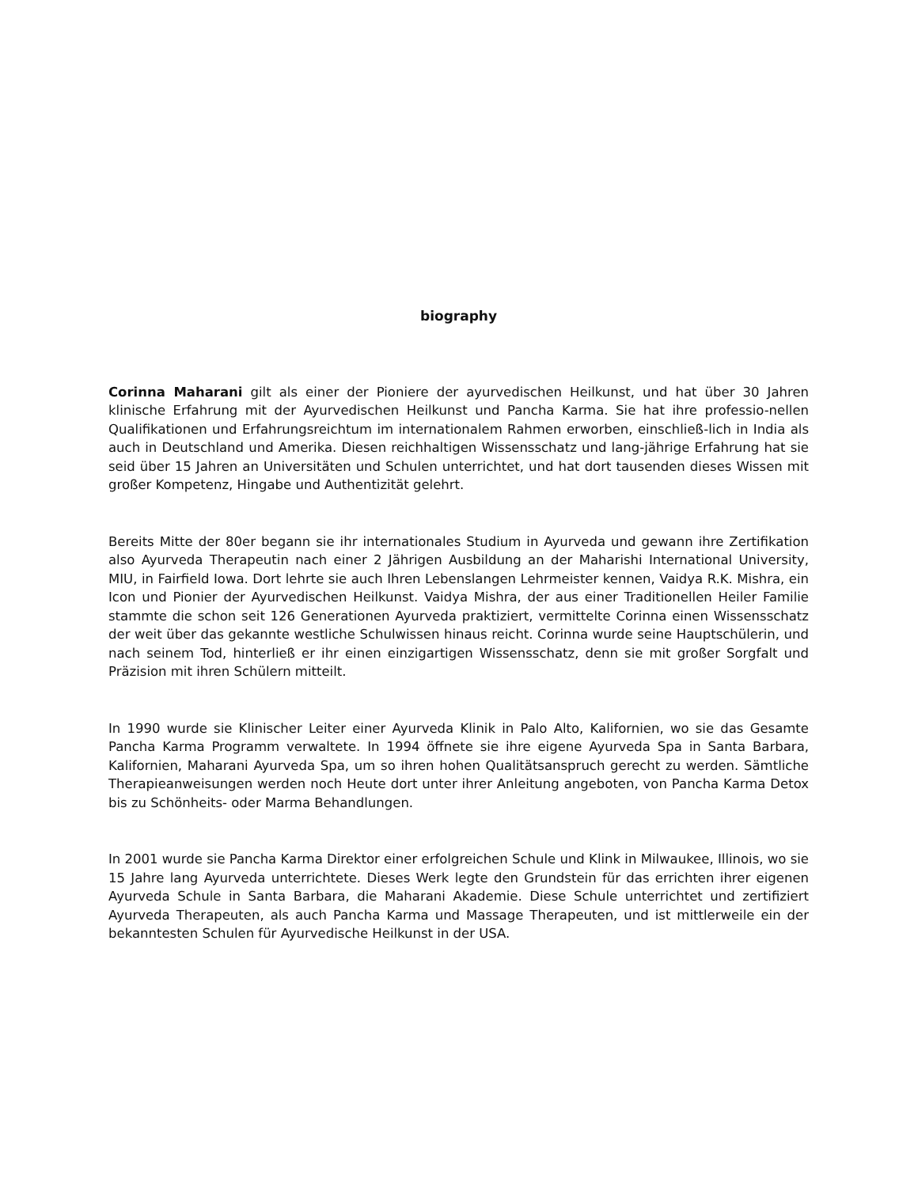biography
Corinna Maharani gilt als einer der Pioniere der ayurvedischen Heilkunst, und hat über 30 Jahren klinische Erfahrung mit der Ayurvedischen Heilkunst und Pancha Karma. Sie hat ihre professio-nellen Qualifikationen und Erfahrungsreichtum im internationalem Rahmen erworben, einschließ-lich in India als auch in Deutschland und Amerika. Diesen reichhaltigen Wissensschatz und lang-jährige Erfahrung hat sie seid über 15 Jahren an Universitäten und Schulen unterrichtet, und hat dort tausenden dieses Wissen mit großer Kompetenz, Hingabe und Authentizität gelehrt.
Bereits Mitte der 80er begann sie ihr internationales Studium in Ayurveda und gewann ihre Zertifikation also Ayurveda Therapeutin nach einer 2 Jährigen Ausbildung an der Maharishi International University, MIU, in Fairfield Iowa. Dort lehrte sie auch Ihren Lebenslangen Lehrmeister kennen, Vaidya R.K. Mishra, ein Icon und Pionier der Ayurvedischen Heilkunst. Vaidya Mishra, der aus einer Traditionellen Heiler Familie stammte die schon seit 126 Generationen Ayurveda praktiziert, vermittelte Corinna einen Wissensschatz der weit über das gekannte westliche Schulwissen hinaus reicht. Corinna wurde seine Hauptschülerin, und nach seinem Tod, hinterließ er ihr einen einzigartigen Wissensschatz, denn sie mit großer Sorgfalt und Präzision mit ihren Schülern mitteilt.
In 1990 wurde sie Klinischer Leiter einer Ayurveda Klinik in Palo Alto, Kalifornien, wo sie das Gesamte Pancha Karma Programm verwaltete. In 1994 öffnete sie ihre eigene Ayurveda Spa in Santa Barbara, Kalifornien, Maharani Ayurveda Spa, um so ihren hohen Qualitätsanspruch gerecht zu werden. Sämtliche Therapieanweisungen werden noch Heute dort unter ihrer Anleitung angeboten, von Pancha Karma Detox bis zu Schönheits- oder Marma Behandlungen.
In 2001 wurde sie Pancha Karma Direktor einer erfolgreichen Schule und Klink in Milwaukee, Illinois, wo sie 15 Jahre lang Ayurveda unterrichtete. Dieses Werk legte den Grundstein für das errichten ihrer eigenen Ayurveda Schule in Santa Barbara, die Maharani Akademie. Diese Schule unterrichtet und zertifiziert Ayurveda Therapeuten, als auch Pancha Karma und Massage Therapeuten, und ist mittlerweile ein der bekanntesten Schulen für Ayurvedische Heilkunst in der USA.